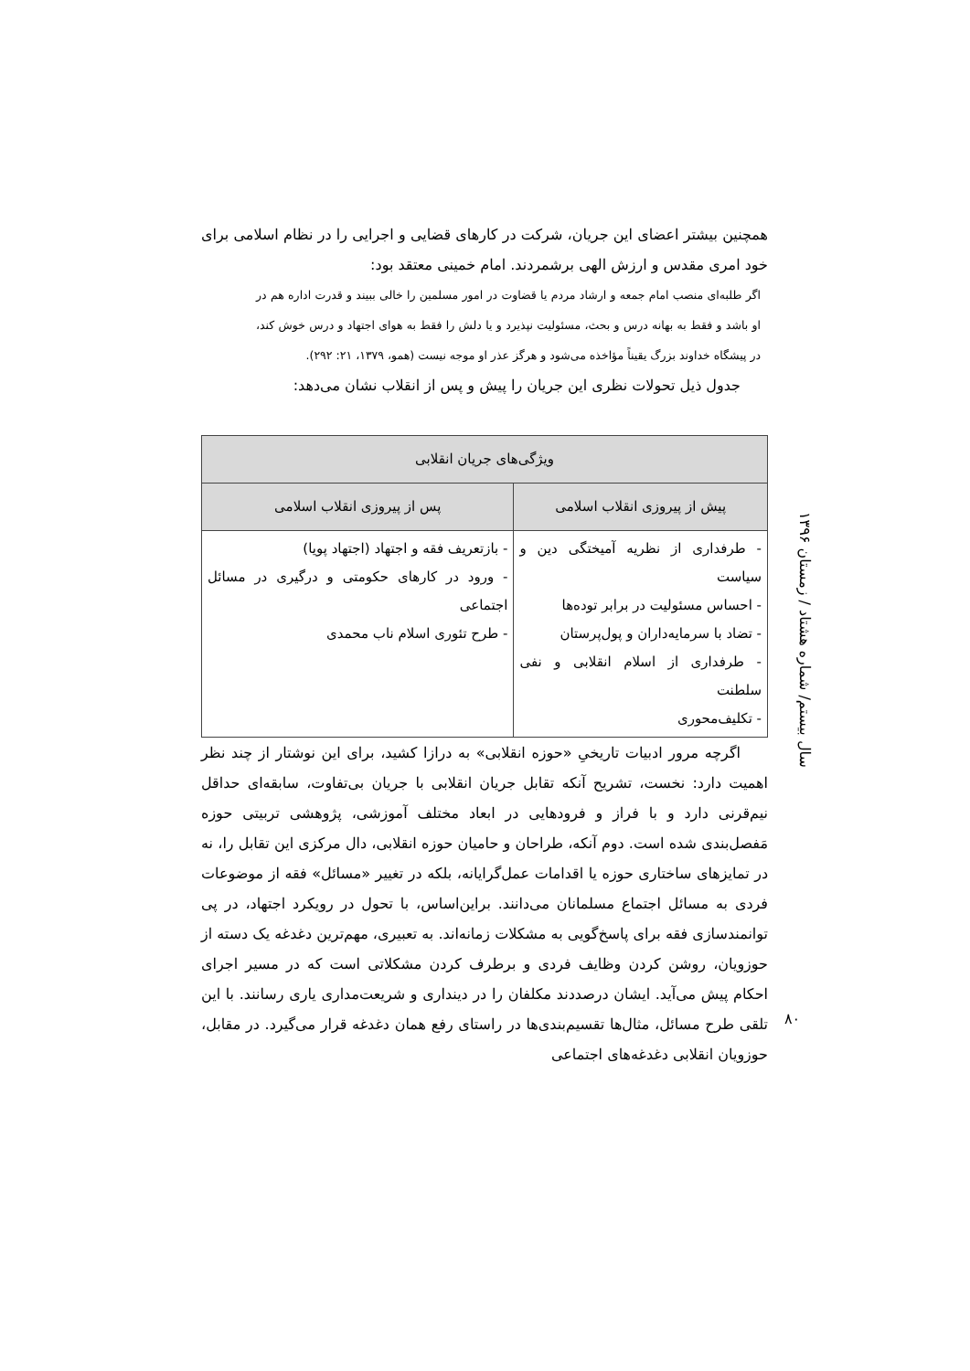همچنین بیشتر اعضای این جریان، شرکت در کارهای قضایی و اجرایی را در نظام اسلامی برای خود امری مقدس و ارزش الهی برشمردند. امام خمینی معتقد بود:
اگر طلبه‌ای منصب امام جمعه و ارشاد مردم یا قضاوت در امور مسلمین را خالی ببیند و قدرت اداره هم در او باشد و فقط به بهانه درس و بحث، مسئولیت نپذیرد و یا دلش را فقط به هوای اجتهاد و درس خوش کند، در پیشگاه خداوند بزرگ یقیناً مؤاخذه می‌شود و هرگز عذر او موجه نیست (همو، ۱۳۷۹، ۲۱: ۲۹۲).
جدول ذیل تحولات نظری این جریان را پیش و پس از انقلاب نشان می‌دهد:
| ویژگی‌های جریان انقلابی | |
| --- | --- |
| پیش از پیروزی انقلاب اسلامی | پس از پیروزی انقلاب اسلامی |
| - طرفداری از نظریه آمیختگی دین و سیاست - احساس مسئولیت در برابر توده‌ها - تضاد با سرمایه‌داران و پول‌پرستان - طرفداری از اسلام انقلابی و نفی سلطنت - تکلیف‌محوری | - بازتعریف فقه و اجتهاد (اجتهاد پویا) - ورود در کارهای حکومتی و درگیری در مسائل اجتماعی - طرح تئوری اسلام ناب محمدی |
اگرچه مرور ادبیات تاریخیِ «حوزه انقلابی» به درازا کشید، برای این نوشتار از چند نظر اهمیت دارد: نخست، تشریح آنکه تقابل جریان انقلابی با جریان بی‌تفاوت، سابقه‌ای حداقل نیم‌قرنی دارد و با فراز و فرودهایی در ابعاد مختلف آموزشی، پژوهشی تربیتی حوزه مَفصل‌بندی شده است. دوم آنکه، طراحان و حامیان حوزه انقلابی، دال مرکزی این تقابل را، نه در تمایزهای ساختاری حوزه یا اقدامات عمل‌گرایانه، بلکه در تغییر «مسائل» فقه از موضوعات فردی به مسائل اجتماع مسلمانان می‌دانند. براین‌اساس، با تحول در رویکرد اجتهاد، در پی توانمندسازی فقه برای پاسخ‌گویی به مشکلات زمانه‌اند. به تعبیری، مهم‌ترین دغدغه یک دسته از حوزویان، روشن کردن وظایف فردی و برطرف کردن مشکلاتی است که در مسیر اجرای احکام پیش می‌آید. ایشان درصددند مکلفان را در دینداری و شریعت‌مداری یاری رسانند. با این تلقی طرح مسائل، مثال‌ها تقسیم‌بندی‌ها در راستای رفع همان دغدغه قرار می‌گیرد. در مقابل، حوزویان انقلابی دغدغه‌های اجتماعی
سال بیستم/ شماره هشتاد / زمستان ۱۳۹۶
۸۰